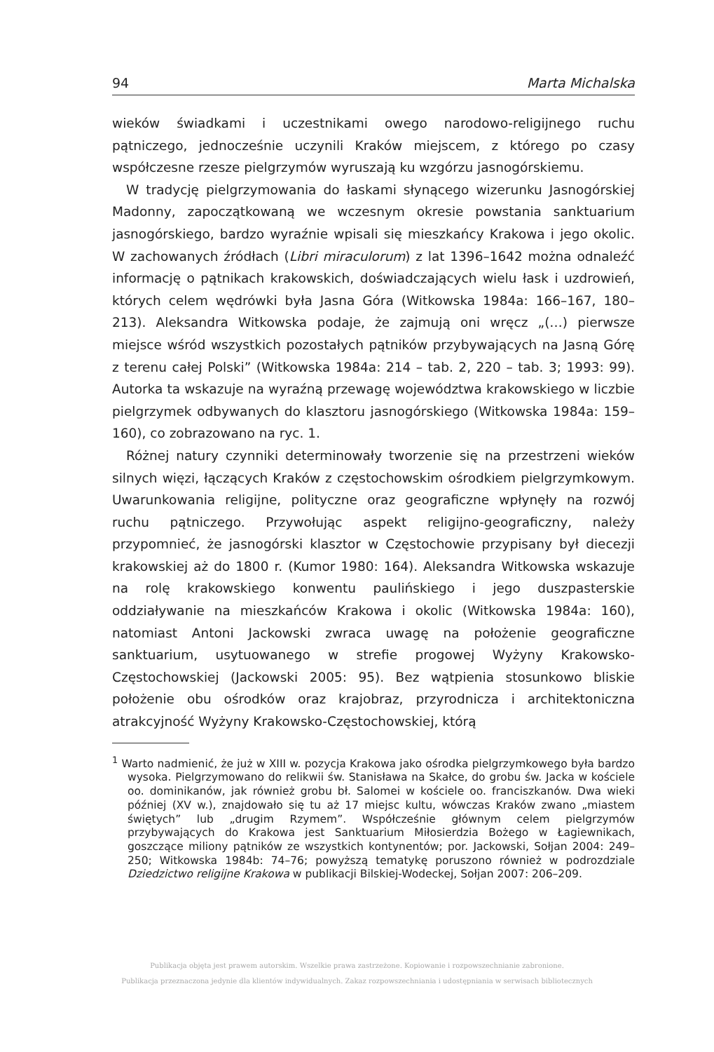94 Marta Michalska
wieków świadkami i uczestnikami owego narodowo-religijnego ruchu pątniczego, jednocześnie uczynili Kraków miejscem, z którego po czasy współczesne rzesze pielgrzymów wyruszają ku wzgórzu jasnogórskiemu.
W tradycję pielgrzymowania do łaskami słynącego wizerunku Jasnogórskiej Madonny, zapoczątkowaną we wczesnym okresie powstania sanktuarium jasnogórskiego, bardzo wyraźnie wpisali się mieszkańcy Krakowa i jego okolic. W zachowanych źródłach (Libri miraculorum) z lat 1396–1642 można odnaleźć informację o pątnikach krakowskich, doświadczających wielu łask i uzdrowień, których celem wędrówki była Jasna Góra (Witkowska 1984a: 166–167, 180–213). Aleksandra Witkowska podaje, że zajmują oni wręcz „(…) pierwsze miejsce wśród wszystkich pozostałych pątników przybywających na Jasną Górę z terenu całej Polski” (Witkowska 1984a: 214 – tab. 2, 220 – tab. 3; 1993: 99). Autorka ta wskazuje na wyraźną przewagę województwa krakowskiego w liczbie pielgrzymek odbywanych do klasztoru jasnogórskiego (Witkowska 1984a: 159–160), co zobrazowano na ryc. 1.
Różnej natury czynniki determinowały tworzenie się na przestrzeni wieków silnych więzi, łączących Kraków z częstochowskim ośrodkiem pielgrzymkowym. Uwarunkowania religijne, polityczne oraz geograficzne wpłynęły na rozwój ruchu pątniczego. Przywołując aspekt religijno-geograficzny, należy przypomnieć, że jasnogórski klasztor w Częstochowie przypisany był diecezji krakowskiej aż do 1800 r. (Kumor 1980: 164). Aleksandra Witkowska wskazuje na rolę krakowskiego konwentu paulińskiego i jego duszpasterskie oddziaływanie na mieszkańców Krakowa i okolic (Witkowska 1984a: 160), natomiast Antoni Jackowski zwraca uwagę na położenie geograficzne sanktuarium, usytuowanego w strefie progowej Wyżyny Krakowsko-Częstochowskiej (Jackowski 2005: 95). Bez wątpienia stosunkowo bliskie położenie obu ośrodków oraz krajobraz, przyrodnicza i architektoniczna atrakcyjność Wyżyny Krakowsko-Częstochowskiej, którą
<sup>1</sup> Warto nadmienić, że już w XIII w. pozycja Krakowa jako ośrodka pielgrzymkowego była bardzo wysoka. Pielgrzymowano do relikwii św. Stanisława na Skałce, do grobu św. Jacka w kościele oo. dominikanów, jak również grobu bł. Salomei w kościele oo. franciszkanów. Dwa wieki później (XV w.), znajdowało się tu aż 17 miejsc kultu, wówczas Kraków zwano „miastem świętych” lub „drugim Rzymem”. Współcześnie głównym celem pielgrzymów przybywających do Krakowa jest Sanktuarium Miłosierdzia Bożego w Łagiewnikach, goszczące miliony pątników ze wszystkich kontynentów; por. Jackowski, Sołjan 2004: 249–250; Witkowska 1984b: 74–76; powyższą tematykę poruszono również w podrozdziale Dziedzictwo religijne Krakowa w publikacji Bilskiej-Wodeckej, Sołjan 2007: 206–209.
Publikacja objęta jest prawem autorskim. Wszelkie prawa zastrzeżone. Kopiowanie i rozpowszechnianie zabronione.
Publikacja przeznaczona jedynie dla klientów indywidualnych. Zakaz rozpowszechniania i udostępniania w serwisach bibliotecznych